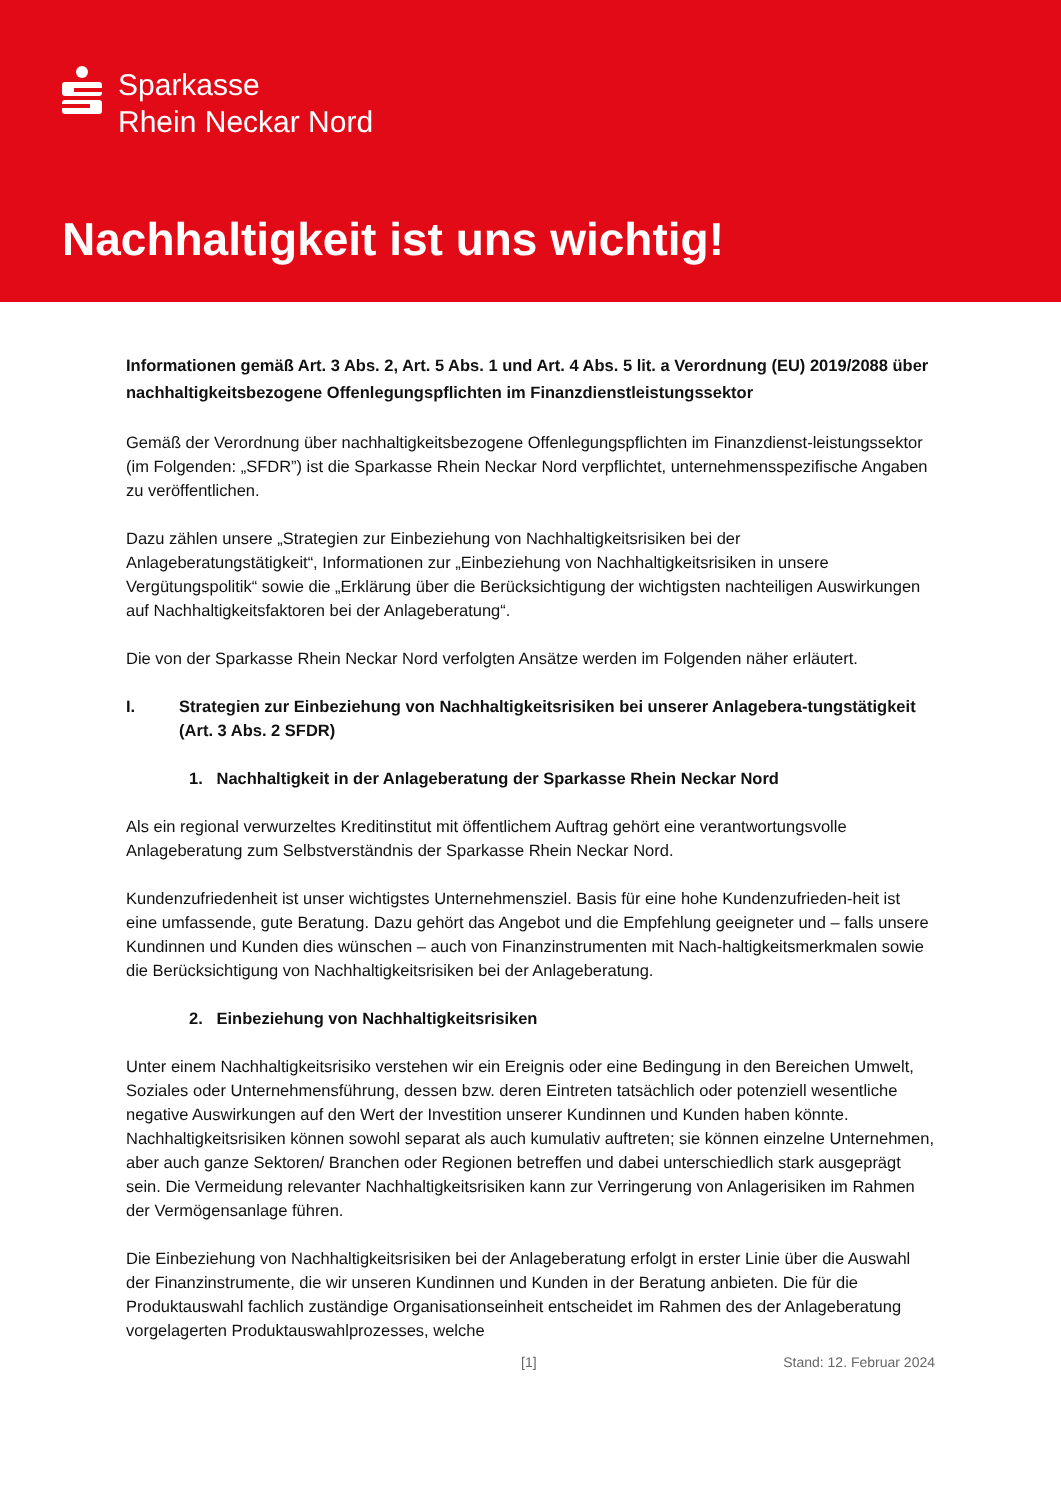Sparkasse
Rhein Neckar Nord
Nachhaltigkeit ist uns wichtig!
Informationen gemäß Art. 3 Abs. 2, Art. 5 Abs. 1 und Art. 4 Abs. 5 lit. a Verordnung (EU) 2019/2088 über nachhaltigkeitsbezogene Offenlegungspflichten im Finanzdienstleistungssektor
Gemäß der Verordnung über nachhaltigkeitsbezogene Offenlegungspflichten im Finanzdienst-leistungssektor (im Folgenden: „SFDR”) ist die Sparkasse Rhein Neckar Nord verpflichtet, unternehmensspezifische Angaben zu veröffentlichen.
Dazu zählen unsere „Strategien zur Einbeziehung von Nachhaltigkeitsrisiken bei der Anlageberatungstätigkeit“, Informationen zur „Einbeziehung von Nachhaltigkeitsrisiken in unsere Vergütungspolitik“ sowie die „Erklärung über die Berücksichtigung der wichtigsten nachteiligen Auswirkungen auf Nachhaltigkeitsfaktoren bei der Anlageberatung“.
Die von der Sparkasse Rhein Neckar Nord verfolgten Ansätze werden im Folgenden näher erläutert.
I. Strategien zur Einbeziehung von Nachhaltigkeitsrisiken bei unserer Anlagebera-tungstätigkeit (Art. 3 Abs. 2 SFDR)
1. Nachhaltigkeit in der Anlageberatung der Sparkasse Rhein Neckar Nord
Als ein regional verwurzeltes Kreditinstitut mit öffentlichem Auftrag gehört eine verantwortungsvolle Anlageberatung zum Selbstverständnis der Sparkasse Rhein Neckar Nord.
Kundenzufriedenheit ist unser wichtigstes Unternehmensziel. Basis für eine hohe Kundenzufrieden-heit ist eine umfassende, gute Beratung. Dazu gehört das Angebot und die Empfehlung geeigneter und – falls unsere Kundinnen und Kunden dies wünschen – auch von Finanzinstrumenten mit Nach-haltigkeitsmerkmalen sowie die Berücksichtigung von Nachhaltigkeitsrisiken bei der Anlageberatung.
2. Einbeziehung von Nachhaltigkeitsrisiken
Unter einem Nachhaltigkeitsrisiko verstehen wir ein Ereignis oder eine Bedingung in den Bereichen Umwelt, Soziales oder Unternehmensführung, dessen bzw. deren Eintreten tatsächlich oder potenziell wesentliche negative Auswirkungen auf den Wert der Investition unserer Kundinnen und Kunden haben könnte. Nachhaltigkeitsrisiken können sowohl separat als auch kumulativ auftreten; sie können einzelne Unternehmen, aber auch ganze Sektoren/ Branchen oder Regionen betreffen und dabei unterschiedlich stark ausgeprägt sein. Die Vermeidung relevanter Nachhaltigkeitsrisiken kann zur Verringerung von Anlagerisiken im Rahmen der Vermögensanlage führen.
Die Einbeziehung von Nachhaltigkeitsrisiken bei der Anlageberatung erfolgt in erster Linie über die Auswahl der Finanzinstrumente, die wir unseren Kundinnen und Kunden in der Beratung anbieten. Die für die Produktauswahl fachlich zuständige Organisationseinheit entscheidet im Rahmen des der Anlageberatung vorgelagerten Produktauswahlprozesses, welche
[1] Stand: 12. Februar 2024